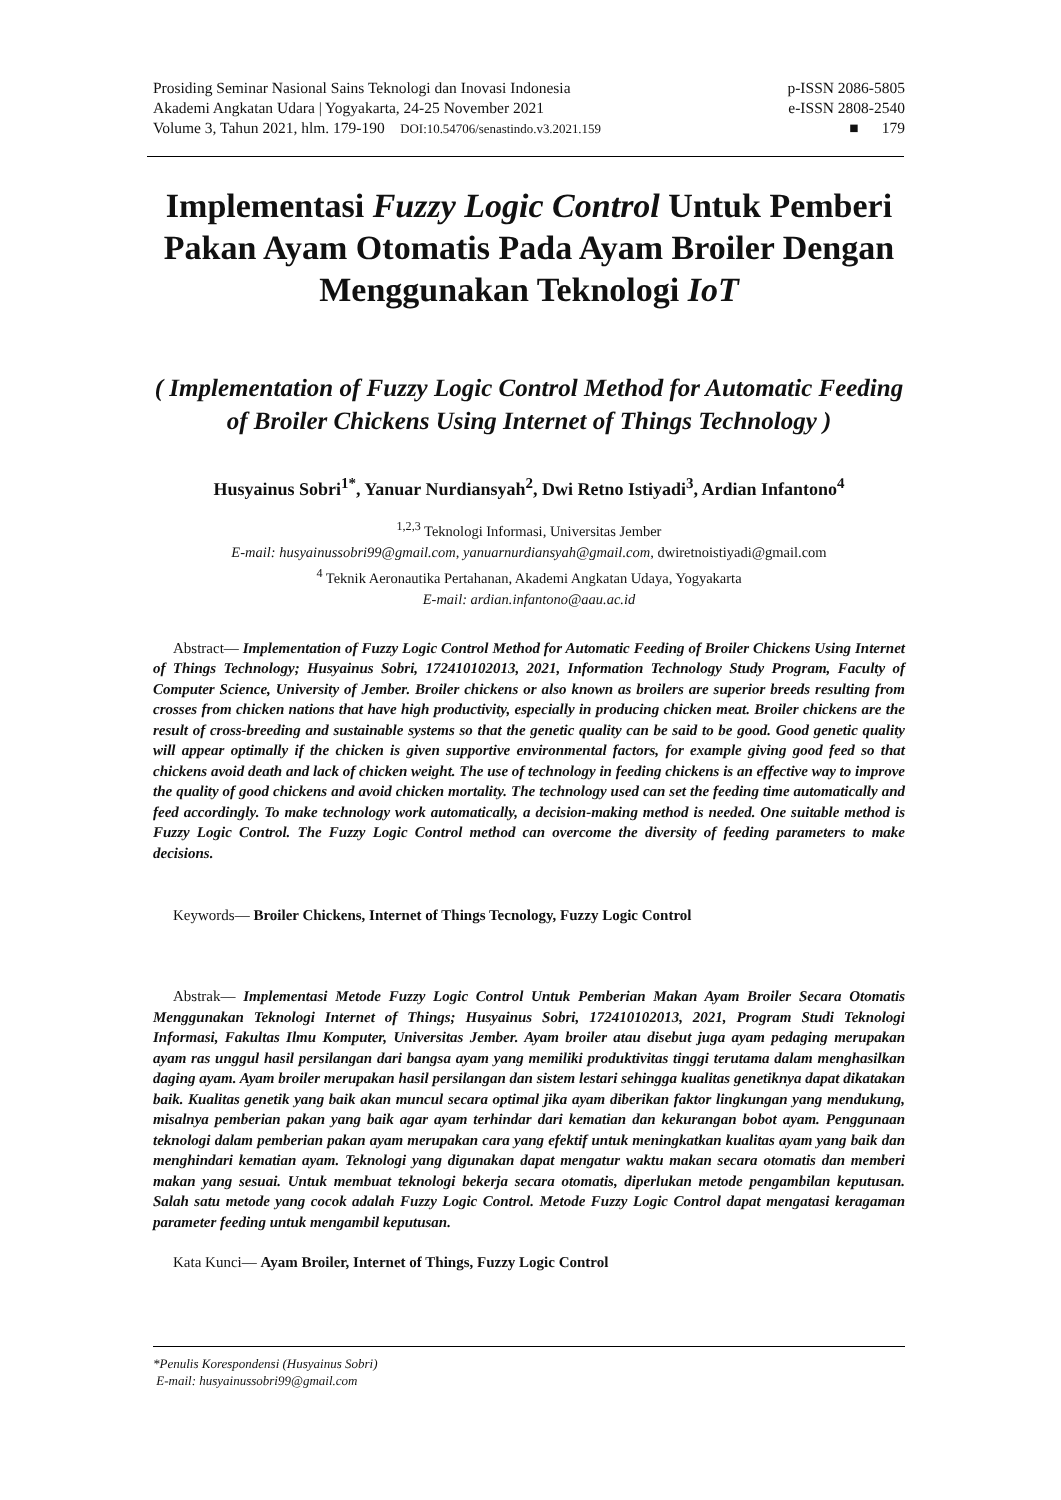Prosiding Seminar Nasional Sains Teknologi dan Inovasi Indonesia p-ISSN 2086-5805
Akademi Angkatan Udara | Yogyakarta, 24-25 November 2021 e-ISSN 2808-2540
Volume 3, Tahun 2021, hlm. 179-190 DOI:10.54706/senastindo.v3.2021.159 ■ 179
Implementasi Fuzzy Logic Control Untuk Pemberi Pakan Ayam Otomatis Pada Ayam Broiler Dengan Menggunakan Teknologi IoT
( Implementation of Fuzzy Logic Control Method for Automatic Feeding of Broiler Chickens Using Internet of Things Technology )
Husyainus Sobri<sup>1*</sup>, Yanuar Nurdiansyah<sup>2</sup>, Dwi Retno Istiyadi<sup>3</sup>, Ardian Infantono<sup>4</sup>
<sup>1,2,3</sup> Teknologi Informasi, Universitas Jember
E-mail: husyainussobri99@gmail.com, yanuarnurdiansyah@gmail.com, dwiretnoistiyadi@gmail.com
<sup>4</sup> Teknik Aeronautika Pertahanan, Akademi Angkatan Udaya, Yogyakarta
E-mail: ardian.infantono@aau.ac.id
Abstract— Implementation of Fuzzy Logic Control Method for Automatic Feeding of Broiler Chickens Using Internet of Things Technology; Husyainus Sobri, 172410102013, 2021, Information Technology Study Program, Faculty of Computer Science, University of Jember. Broiler chickens or also known as broilers are superior breeds resulting from crosses from chicken nations that have high productivity, especially in producing chicken meat. Broiler chickens are the result of cross-breeding and sustainable systems so that the genetic quality can be said to be good. Good genetic quality will appear optimally if the chicken is given supportive environmental factors, for example giving good feed so that chickens avoid death and lack of chicken weight. The use of technology in feeding chickens is an effective way to improve the quality of good chickens and avoid chicken mortality. The technology used can set the feeding time automatically and feed accordingly. To make technology work automatically, a decision-making method is needed. One suitable method is Fuzzy Logic Control. The Fuzzy Logic Control method can overcome the diversity of feeding parameters to make decisions.
Keywords— Broiler Chickens, Internet of Things Tecnology, Fuzzy Logic Control
Abstrak— Implementasi Metode Fuzzy Logic Control Untuk Pemberian Makan Ayam Broiler Secara Otomatis Menggunakan Teknologi Internet of Things; Husyainus Sobri, 172410102013, 2021, Program Studi Teknologi Informasi, Fakultas Ilmu Komputer, Universitas Jember. Ayam broiler atau disebut juga ayam pedaging merupakan ayam ras unggul hasil persilangan dari bangsa ayam yang memiliki produktivitas tinggi terutama dalam menghasilkan daging ayam. Ayam broiler merupakan hasil persilangan dan sistem lestari sehingga kualitas genetiknya dapat dikatakan baik. Kualitas genetik yang baik akan muncul secara optimal jika ayam diberikan faktor lingkungan yang mendukung, misalnya pemberian pakan yang baik agar ayam terhindar dari kematian dan kekurangan bobot ayam. Penggunaan teknologi dalam pemberian pakan ayam merupakan cara yang efektif untuk meningkatkan kualitas ayam yang baik dan menghindari kematian ayam. Teknologi yang digunakan dapat mengatur waktu makan secara otomatis dan memberi makan yang sesuai. Untuk membuat teknologi bekerja secara otomatis, diperlukan metode pengambilan keputusan. Salah satu metode yang cocok adalah Fuzzy Logic Control. Metode Fuzzy Logic Control dapat mengatasi keragaman parameter feeding untuk mengambil keputusan.
Kata Kunci— Ayam Broiler, Internet of Things, Fuzzy Logic Control
*Penulis Korespondensi (Husyainus Sobri)
E-mail: husyainussobri99@gmail.com